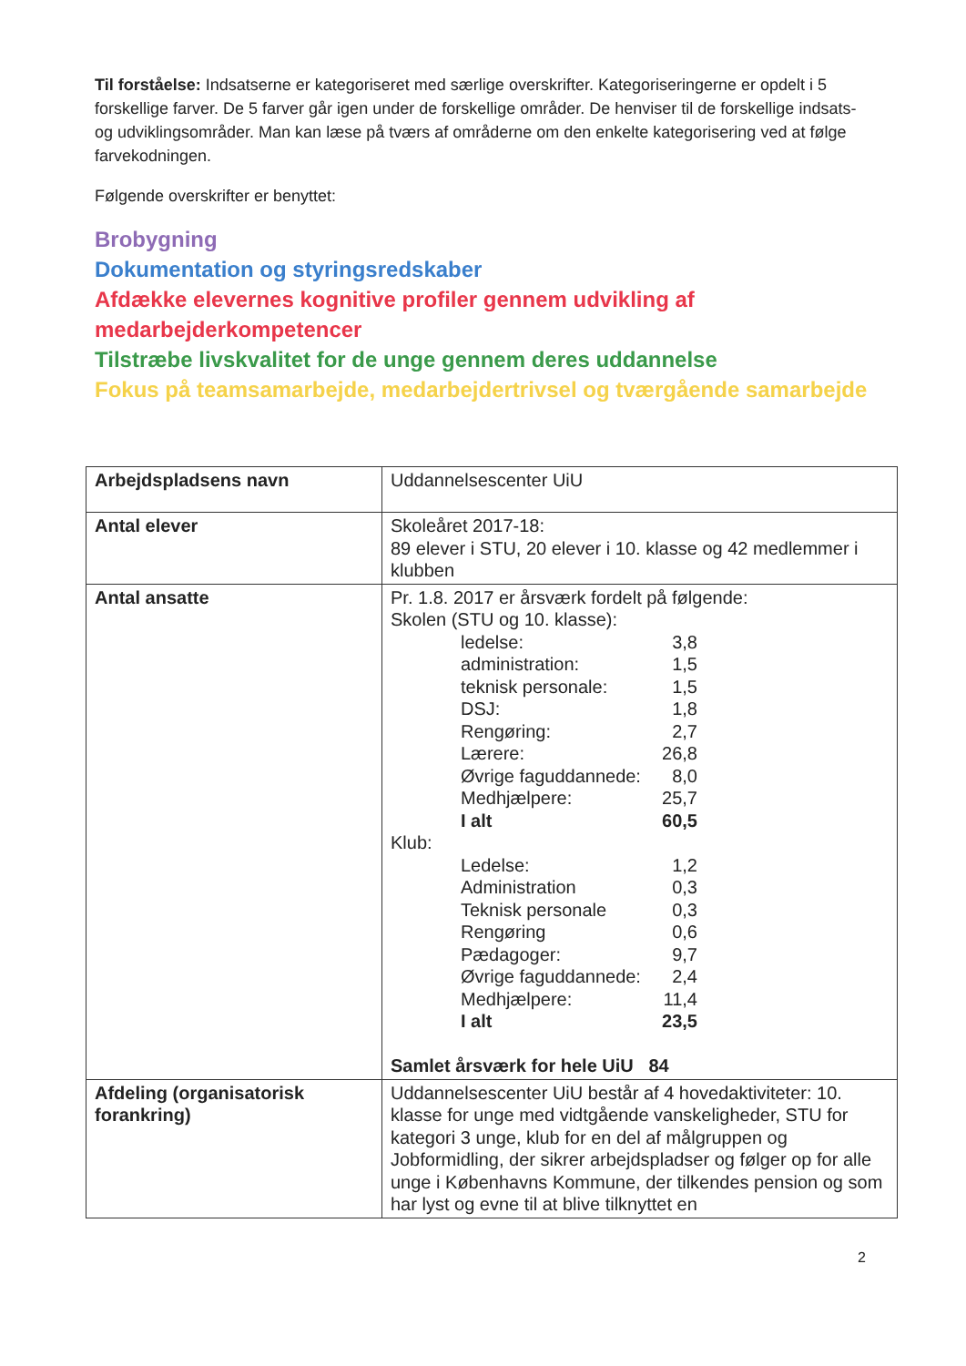Til forståelse: Indsatserne er kategoriseret med særlige overskrifter. Kategoriseringerne er opdelt i 5 forskellige farver. De 5 farver går igen under de forskellige områder. De henviser til de forskellige indsats- og udviklingsområder. Man kan læse på tværs af områderne om den enkelte kategorisering ved at følge farvekodningen.
Følgende overskrifter er benyttet:
Brobygning
Dokumentation og styringsredskaber
Afdække elevernes kognitive profiler gennem udvikling af medarbejderkompetencer
Tilstræbe livskvalitet for de unge gennem deres uddannelse
Fokus på teamsamarbejde, medarbejdertrivsel og tværgående samarbejde
| Arbejdspladsens navn | Uddannelsescenter UiU |
| Antal elever | Skoleåret 2017-18: 89 elever i STU, 20 elever i 10. klasse og 42 medlemmer i klubben |
| Antal ansatte | Pr. 1.8. 2017 er årsværk fordelt på følgende: Skolen (STU og 10. klasse): / ledelse: / 3,8 / / administration: / 1,5 / / teknisk personale: / 1,5 / / DSJ: / 1,8 / / Rengøring: / 2,7 / / Lærere: / 26,8 / / Øvrige faguddannede: / 8,0 / / Medhjælpere: / 25,7 / / I alt / 60,5 / Klub: / Ledelse: / 1,2 / / Administration / 0,3 / / Teknisk personale / 0,3 / / Rengøring / 0,6 / / Pædagoger: / 9,7 / / Øvrige faguddannede: / 2,4 / / Medhjælpere: / 11,4 / / I alt / 23,5 / Samlet årsværk for hele UiU 84 |
| Afdeling (organisatorisk forankring) | Uddannelsescenter UiU består af 4 hovedaktiviteter: 10. klasse for unge med vidtgående vanskeligheder, STU for kategori 3 unge, klub for en del af målgruppen og Jobformidling, der sikrer arbejdspladser og følger op for alle unge i Københavns Kommune, der tilkendes pension og som har lyst og evne til at blive tilknyttet en |
2